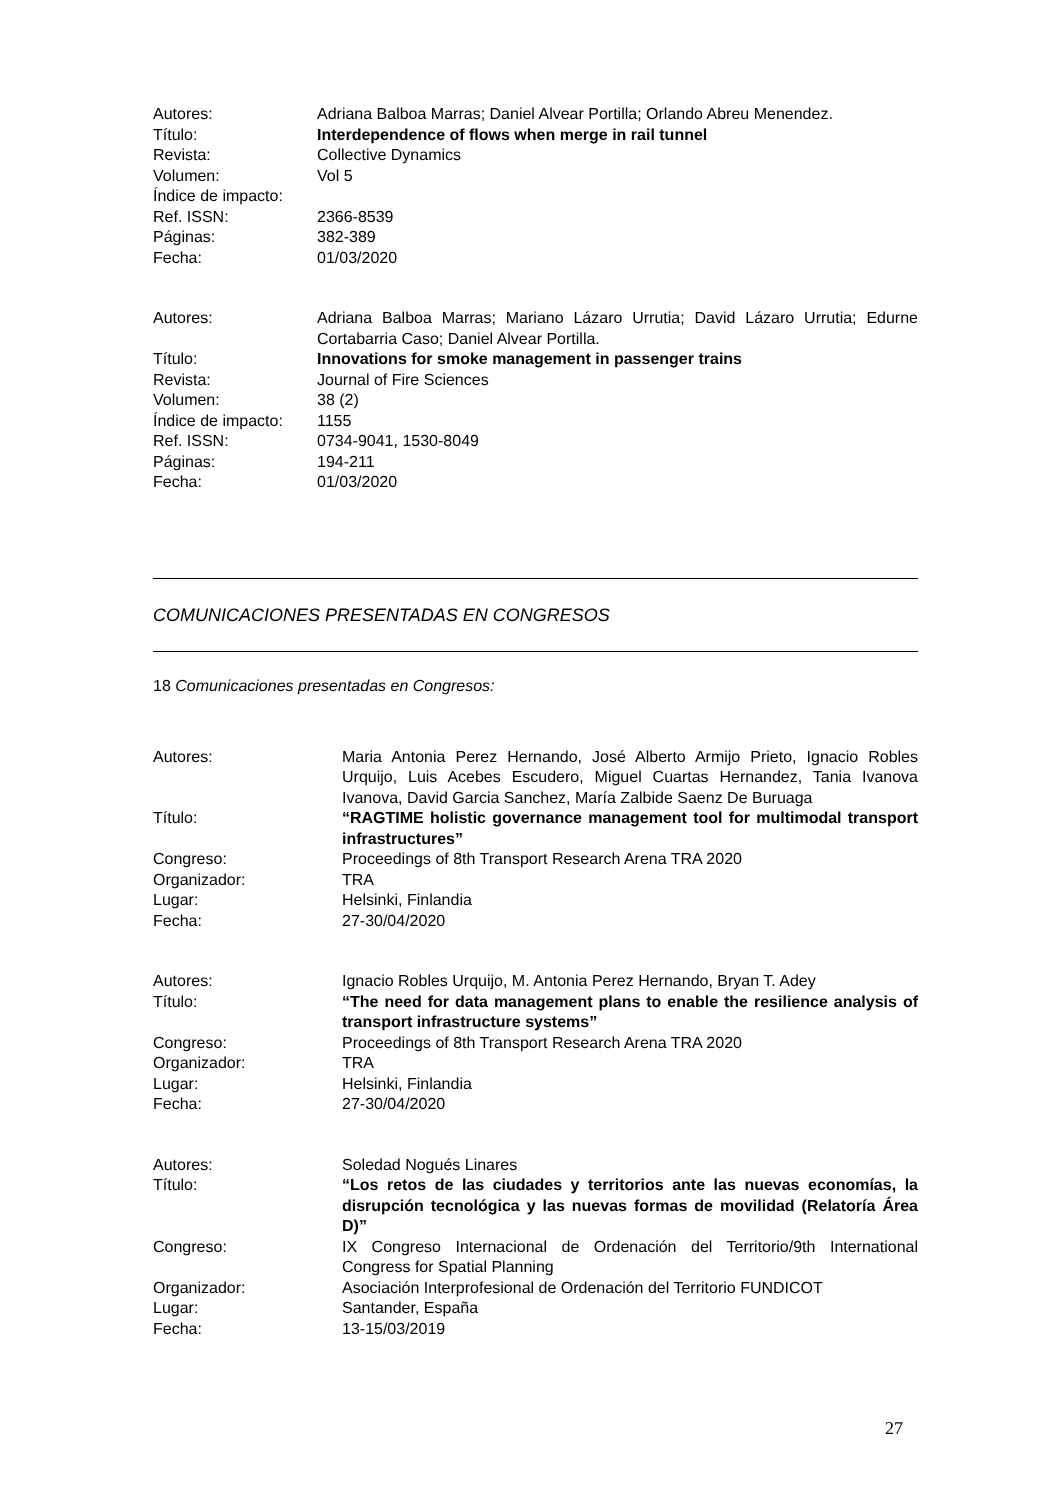| Autores: | Adriana Balboa Marras; Daniel Alvear Portilla; Orlando Abreu Menendez. |
| Título: | Interdependence of flows when merge in rail tunnel |
| Revista: | Collective Dynamics |
| Volumen: | Vol 5 |
| Índice de impacto: | |
| Ref. ISSN: | 2366-8539 |
| Páginas: | 382-389 |
| Fecha: | 01/03/2020 |
| Autores: | Adriana Balboa Marras; Mariano Lázaro Urrutia; David Lázaro Urrutia; Edurne Cortabarria Caso; Daniel Alvear Portilla. |
| Título: | Innovations for smoke management in passenger trains |
| Revista: | Journal of Fire Sciences |
| Volumen: | 38 (2) |
| Índice de impacto: | 1155 |
| Ref. ISSN: | 0734-9041, 1530-8049 |
| Páginas: | 194-211 |
| Fecha: | 01/03/2020 |
COMUNICACIONES PRESENTADAS EN CONGRESOS
18 Comunicaciones presentadas en Congresos:
| Autores: | Maria Antonia Perez Hernando, José Alberto Armijo Prieto, Ignacio Robles Urquijo, Luis Acebes Escudero, Miguel Cuartas Hernandez, Tania Ivanova Ivanova, David Garcia Sanchez, María Zalbide Saenz De Buruaga |
| Título: | “RAGTIME holistic governance management tool for multimodal transport infrastructures” |
| Congreso: | Proceedings of 8th Transport Research Arena TRA 2020 |
| Organizador: | TRA |
| Lugar: | Helsinki, Finlandia |
| Fecha: | 27-30/04/2020 |
| Autores: | Ignacio Robles Urquijo, M. Antonia Perez Hernando, Bryan T. Adey |
| Título: | “The need for data management plans to enable the resilience analysis of transport infrastructure systems” |
| Congreso: | Proceedings of 8th Transport Research Arena TRA 2020 |
| Organizador: | TRA |
| Lugar: | Helsinki, Finlandia |
| Fecha: | 27-30/04/2020 |
| Autores: | Soledad Nogués Linares |
| Título: | “Los retos de las ciudades y territorios ante las nuevas economías, la disrupción tecnológica y las nuevas formas de movilidad (Relatoría Área D)” |
| Congreso: | IX Congreso Internacional de Ordenación del Territorio/9th International Congress for Spatial Planning |
| Organizador: | Asociación Interprofesional de Ordenación del Territorio FUNDICOT |
| Lugar: | Santander, España |
| Fecha: | 13-15/03/2019 |
27